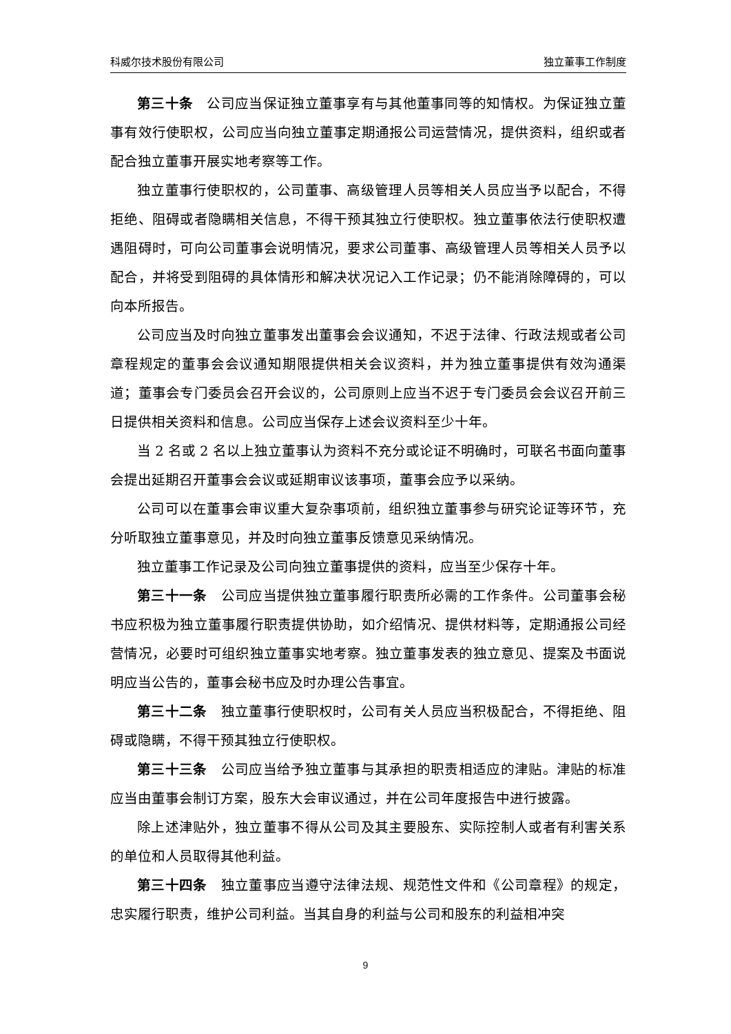科威尔技术股份有限公司 独立董事工作制度
第三十条　公司应当保证独立董事享有与其他董事同等的知情权。为保证独立董事有效行使职权，公司应当向独立董事定期通报公司运营情况，提供资料，组织或者配合独立董事开展实地考察等工作。
独立董事行使职权的，公司董事、高级管理人员等相关人员应当予以配合，不得拒绝、阻碍或者隐瞒相关信息，不得干预其独立行使职权。独立董事依法行使职权遭遇阻碍时，可向公司董事会说明情况，要求公司董事、高级管理人员等相关人员予以配合，并将受到阻碍的具体情形和解决状况记入工作记录；仍不能消除障碍的，可以向本所报告。
公司应当及时向独立董事发出董事会会议通知，不迟于法律、行政法规或者公司章程规定的董事会会议通知期限提供相关会议资料，并为独立董事提供有效沟通渠道；董事会专门委员会召开会议的，公司原则上应当不迟于专门委员会会议召开前三日提供相关资料和信息。公司应当保存上述会议资料至少十年。
当 2 名或 2 名以上独立董事认为资料不充分或论证不明确时，可联名书面向董事会提出延期召开董事会会议或延期审议该事项，董事会应予以采纳。
公司可以在董事会审议重大复杂事项前，组织独立董事参与研究论证等环节，充分听取独立董事意见，并及时向独立董事反馈意见采纳情况。
独立董事工作记录及公司向独立董事提供的资料，应当至少保存十年。
第三十一条　公司应当提供独立董事履行职责所必需的工作条件。公司董事会秘书应积极为独立董事履行职责提供协助，如介绍情况、提供材料等，定期通报公司经营情况，必要时可组织独立董事实地考察。独立董事发表的独立意见、提案及书面说明应当公告的，董事会秘书应及时办理公告事宜。
第三十二条　独立董事行使职权时，公司有关人员应当积极配合，不得拒绝、阻碍或隐瞒，不得干预其独立行使职权。
第三十三条　公司应当给予独立董事与其承担的职责相适应的津贴。津贴的标准应当由董事会制订方案，股东大会审议通过，并在公司年度报告中进行披露。
除上述津贴外，独立董事不得从公司及其主要股东、实际控制人或者有利害关系的单位和人员取得其他利益。
第三十四条　独立董事应当遵守法律法规、规范性文件和《公司章程》的规定，忠实履行职责，维护公司利益。当其自身的利益与公司和股东的利益相冲突
9